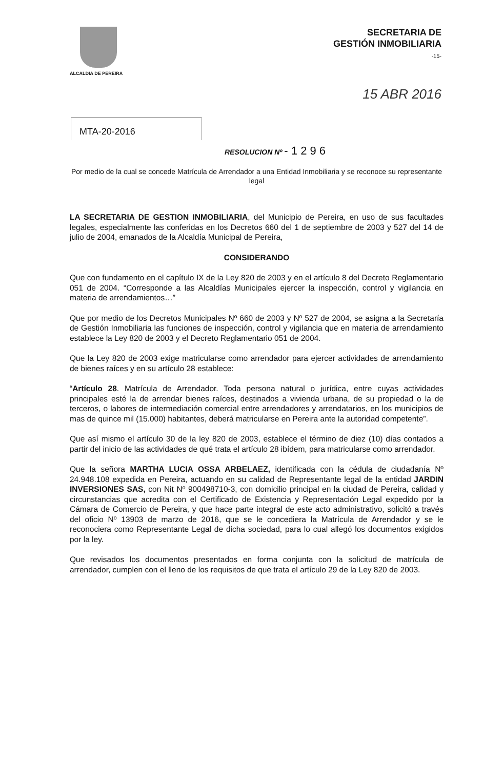ALCALDIA DE PEREIRA
SECRETARIA DE
GESTIÓN INMOBILIARIA
-15-
15 ABR 2016
MTA-20-2016
RESOLUCION Nº - 1 2 9 6
Por medio de la cual se concede Matrícula de Arrendador a una Entidad Inmobiliaria y se reconoce su representante legal
LA SECRETARIA DE GESTION INMOBILIARIA, del Municipio de Pereira, en uso de sus facultades legales, especialmente las conferidas en los Decretos 660 del 1 de septiembre de 2003 y 527 del 14 de julio de 2004, emanados de la Alcaldía Municipal de Pereira,
CONSIDERANDO
Que con fundamento en el capítulo IX de la Ley 820 de 2003 y en el artículo 8 del Decreto Reglamentario 051 de 2004. “Corresponde a las Alcaldías Municipales ejercer la inspección, control y vigilancia en materia de arrendamientos…”
Que por medio de los Decretos Municipales Nº 660 de 2003 y Nº 527 de 2004, se asigna a la Secretaría de Gestión Inmobiliaria las funciones de inspección, control y vigilancia que en materia de arrendamiento establece la Ley 820 de 2003 y el Decreto Reglamentario 051 de 2004.
Que la Ley 820 de 2003 exige matricularse como arrendador para ejercer actividades de arrendamiento de bienes raíces y en su artículo 28 establece:
“Artículo 28. Matrícula de Arrendador. Toda persona natural o jurídica, entre cuyas actividades principales esté la de arrendar bienes raíces, destinados a vivienda urbana, de su propiedad o la de terceros, o labores de intermediación comercial entre arrendadores y arrendatarios, en los municipios de mas de quince mil (15.000) habitantes, deberá matricularse en Pereira ante la autoridad competente”.
Que así mismo el artículo 30 de la ley 820 de 2003, establece el término de diez (10) días contados a partir del inicio de las actividades de qué trata el artículo 28 ibídem, para matricularse como arrendador.
Que la señora MARTHA LUCIA OSSA ARBELAEZ, identificada con la cédula de ciudadanía Nº 24.948.108 expedida en Pereira, actuando en su calidad de Representante legal de la entidad JARDIN INVERSIONES SAS, con Nit Nº 900498710-3, con domicilio principal en la ciudad de Pereira, calidad y circunstancias que acredita con el Certificado de Existencia y Representación Legal expedido por la Cámara de Comercio de Pereira, y que hace parte integral de este acto administrativo, solicitó a través del oficio Nº 13903 de marzo de 2016, que se le concediera la Matrícula de Arrendador y se le reconociera como Representante Legal de dicha sociedad, para lo cual allegó los documentos exigidos por la ley.
Que revisados los documentos presentados en forma conjunta con la solicitud de matrícula de arrendador, cumplen con el lleno de los requisitos de que trata el artículo 29 de la Ley 820 de 2003.